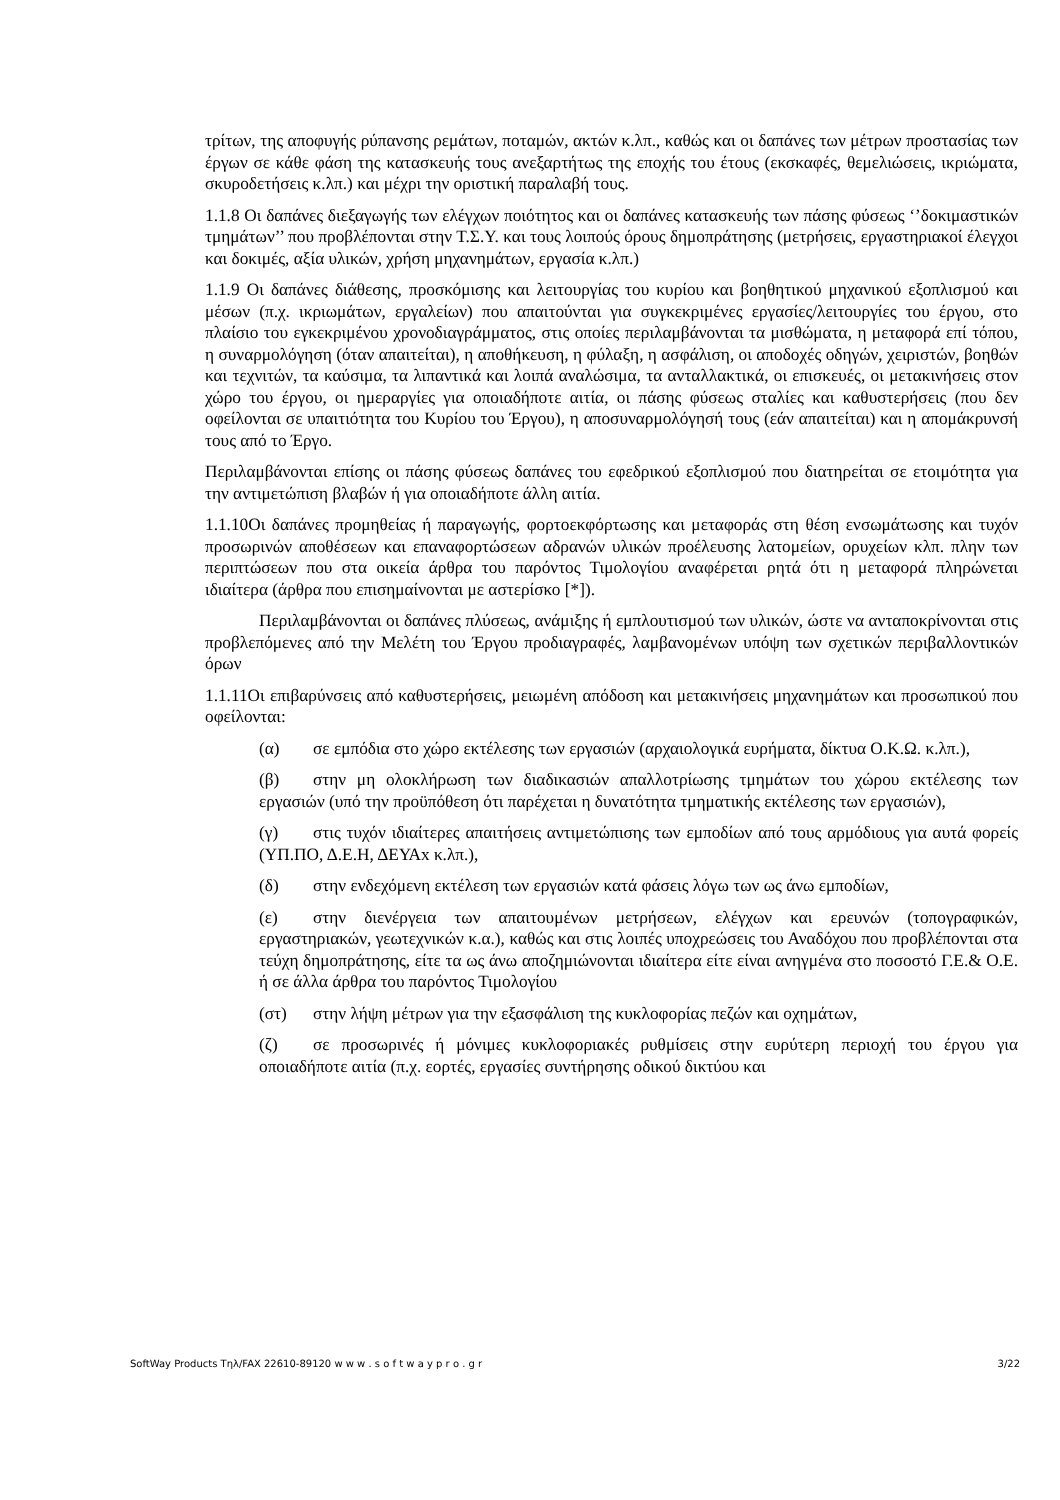τρίτων, της αποφυγής ρύπανσης ρεμάτων, ποταμών, ακτών κ.λπ., καθώς και οι δαπάνες των μέτρων προστασίας των έργων σε κάθε φάση της κατασκευής τους ανεξαρτήτως της εποχής του έτους (εκσκαφές, θεμελιώσεις, ικριώματα, σκυροδετήσεις κ.λπ.) και μέχρι την οριστική παραλαβή τους.
1.1.8 Οι δαπάνες διεξαγωγής των ελέγχων ποιότητος και οι δαπάνες κατασκευής των πάσης φύσεως ‘’δοκιμαστικών τμημάτων’’ που προβλέπονται στην Τ.Σ.Υ. και τους λοιπούς όρους δημοπράτησης (μετρήσεις, εργαστηριακοί έλεγχοι και δοκιμές, αξία υλικών, χρήση μηχανημάτων, εργασία κ.λπ.)
1.1.9 Οι δαπάνες διάθεσης, προσκόμισης και λειτουργίας του κυρίου και βοηθητικού μηχανικού εξοπλισμού και μέσων (π.χ. ικριωμάτων, εργαλείων) που απαιτούνται για συγκεκριμένες εργασίες/λειτουργίες του έργου, στο πλαίσιο του εγκεκριμένου χρονοδιαγράμματος, στις οποίες περιλαμβάνονται τα μισθώματα, η μεταφορά επί τόπου, η συναρμολόγηση (όταν απαιτείται), η αποθήκευση, η φύλαξη, η ασφάλιση, οι αποδοχές οδηγών, χειριστών, βοηθών και τεχνιτών, τα καύσιμα, τα λιπαντικά και λοιπά αναλώσιμα, τα ανταλλακτικά, οι επισκευές, οι μετακινήσεις στον χώρο του έργου, οι ημεραργίες για οποιαδήποτε αιτία, οι πάσης φύσεως σταλίες και καθυστερήσεις (που δεν οφείλονται σε υπαιτιότητα του Κυρίου του Έργου), η αποσυναρμολόγησή τους (εάν απαιτείται) και η απομάκρυνσή τους από το Έργο.
Περιλαμβάνονται επίσης οι πάσης φύσεως δαπάνες του εφεδρικού εξοπλισμού που διατηρείται σε ετοιμότητα για την αντιμετώπιση βλαβών ή για οποιαδήποτε άλλη αιτία.
1.1.10Οι δαπάνες προμηθείας ή παραγωγής, φορτοεκφόρτωσης και μεταφοράς στη θέση ενσωμάτωσης και τυχόν προσωρινών αποθέσεων και επαναφορτώσεων αδρανών υλικών προέλευσης λατομείων, ορυχείων κλπ. πλην των περιπτώσεων που στα οικεία άρθρα του παρόντος Τιμολογίου αναφέρεται ρητά ότι η μεταφορά πληρώνεται ιδιαίτερα (άρθρα που επισημαίνονται με αστερίσκο [*]).
Περιλαμβάνονται οι δαπάνες πλύσεως, ανάμιξης ή εμπλουτισμού των υλικών, ώστε να ανταποκρίνονται στις προβλεπόμενες από την Μελέτη του Έργου προδιαγραφές, λαμβανομένων υπόψη των σχετικών περιβαλλοντικών όρων
1.1.11Οι επιβαρύνσεις από καθυστερήσεις, μειωμένη απόδοση και μετακινήσεις μηχανημάτων και προσωπικού που οφείλονται:
(α) σε εμπόδια στο χώρο εκτέλεσης των εργασιών (αρχαιολογικά ευρήματα, δίκτυα Ο.Κ.Ω. κ.λπ.),
(β) στην μη ολοκλήρωση των διαδικασιών απαλλοτρίωσης τμημάτων του χώρου εκτέλεσης των εργασιών (υπό την προϋπόθεση ότι παρέχεται η δυνατότητα τμηματικής εκτέλεσης των εργασιών),
(γ) στις τυχόν ιδιαίτερες απαιτήσεις αντιμετώπισης των εμποδίων από τους αρμόδιους για αυτά φορείς (ΥΠ.ΠΟ, Δ.Ε.Η, ΔΕΥΑx κ.λπ.),
(δ) στην ενδεχόμενη εκτέλεση των εργασιών κατά φάσεις λόγω των ως άνω εμποδίων,
(ε) στην διενέργεια των απαιτουμένων μετρήσεων, ελέγχων και ερευνών (τοπογραφικών, εργαστηριακών, γεωτεχνικών κ.α.), καθώς και στις λοιπές υποχρεώσεις του Αναδόχου που προβλέπονται στα τεύχη δημοπράτησης, είτε τα ως άνω αποζημιώνονται ιδιαίτερα είτε είναι ανηγμένα στο ποσοστό Γ.Ε.& Ο.Ε. ή σε άλλα άρθρα του παρόντος Τιμολογίου
(στ) στην λήψη μέτρων για την εξασφάλιση της κυκλοφορίας πεζών και οχημάτων,
(ζ) σε προσωρινές ή μόνιμες κυκλοφοριακές ρυθμίσεις στην ευρύτερη περιοχή του έργου για οποιαδήποτε αιτία (π.χ. εορτές, εργασίες συντήρησης οδικού δικτύου και
SoftWay Products Τηλ/FAX 22610-89120 w w w . s o f t w a y p r o . g r 3/22